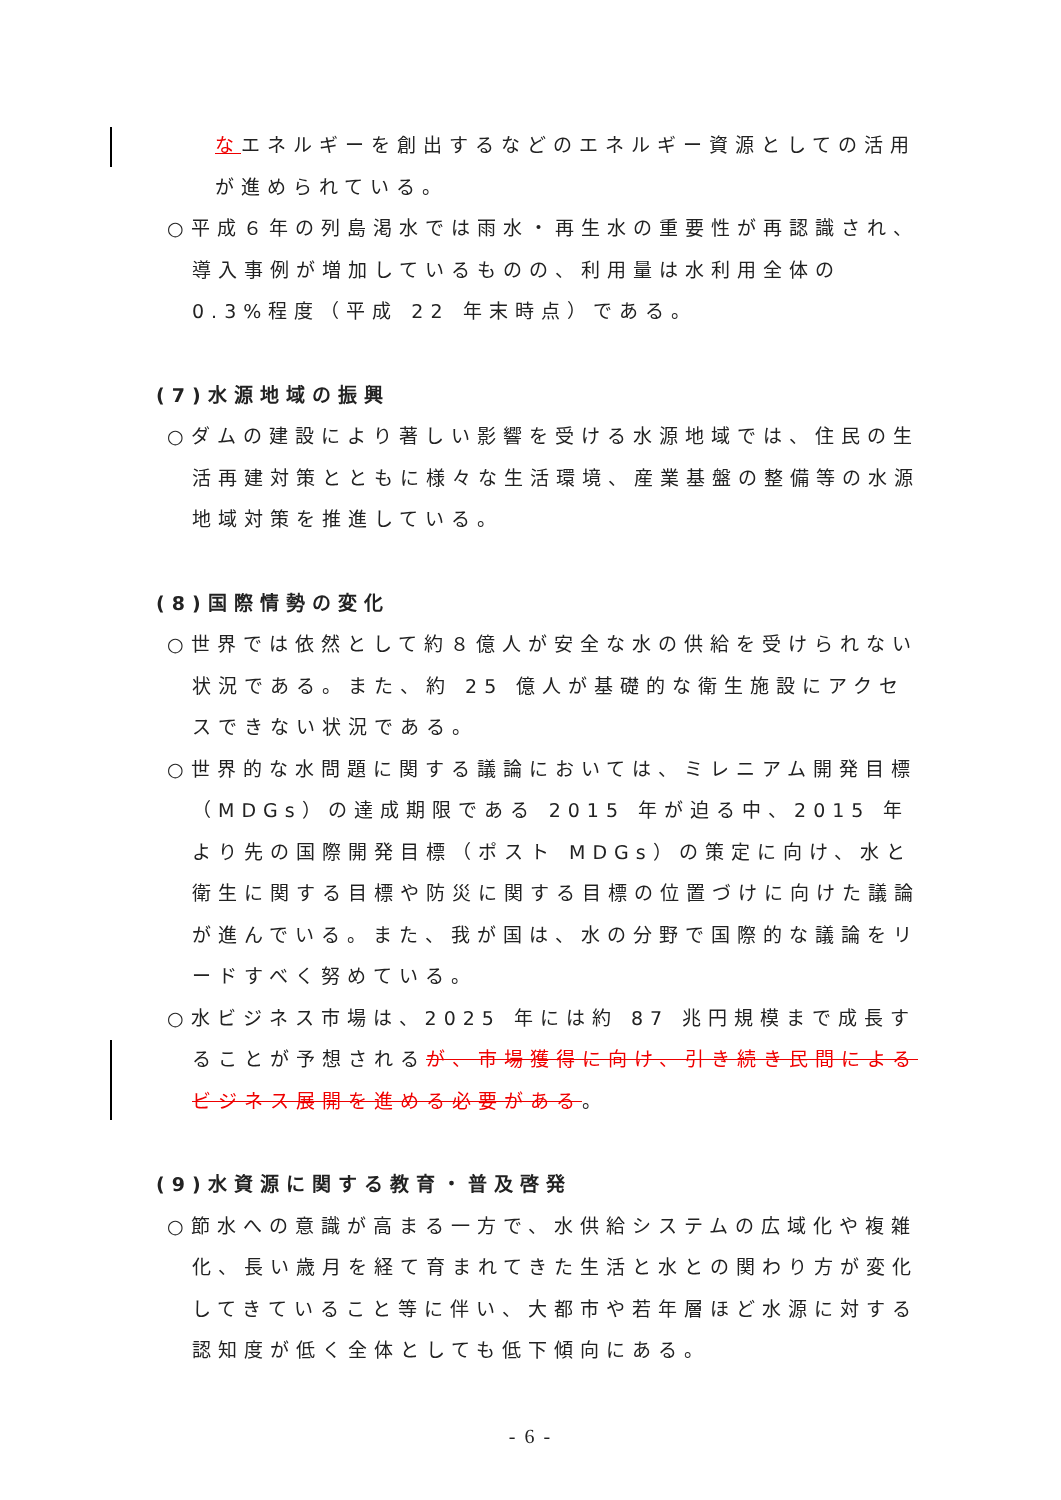なエネルギーを創出するなどのエネルギー資源としての活用が進められている。
○平成６年の列島渇水では雨水・再生水の重要性が再認識され、導入事例が増加しているものの、利用量は水利用全体の 0.3%程度（平成 22 年末時点）である。
(7)水源地域の振興
○ダムの建設により著しい影響を受ける水源地域では、住民の生活再建対策とともに様々な生活環境、産業基盤の整備等の水源地域対策を推進している。
(8)国際情勢の変化
○世界では依然として約８億人が安全な水の供給を受けられない状況である。また、約 25 億人が基礎的な衛生施設にアクセスできない状況である。
○世界的な水問題に関する議論においては、ミレニアム開発目標（MDGs）の達成期限である 2015 年が迫る中、2015 年より先の国際開発目標（ポスト MDGs）の策定に向け、水と衛生に関する目標や防災に関する目標の位置づけに向けた議論が進んでいる。また、我が国は、水の分野で国際的な議論をリードすべく努めている。
○水ビジネス市場は、2025 年には約 87 兆円規模まで成長することが予想されるが、市場獲得に向け、引き続き民間によるビジネス展開を進める必要がある。
(9)水資源に関する教育・普及啓発
○節水への意識が高まる一方で、水供給システムの広域化や複雑化、長い歳月を経て育まれてきた生活と水との関わり方が変化してきていること等に伴い、大都市や若年層ほど水源に対する認知度が低く全体としても低下傾向にある。
- 6 -